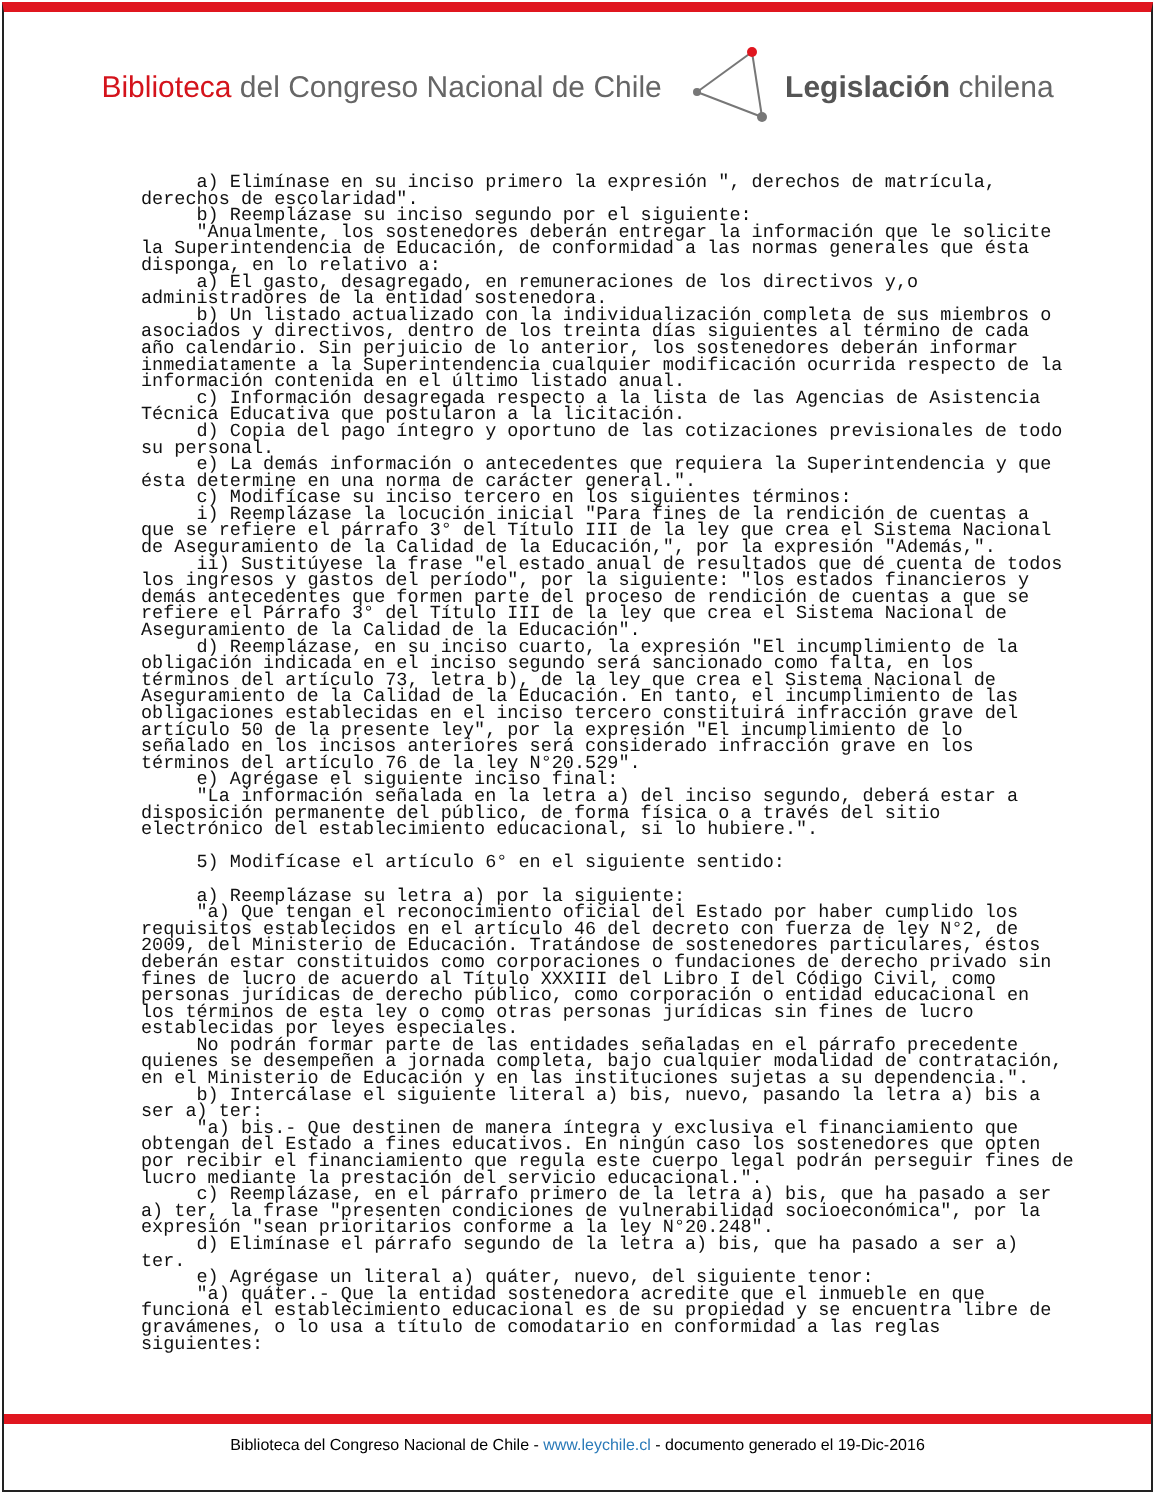Biblioteca del Congreso Nacional de Chile Legislación chilena
a) Elimínase en su inciso primero la expresión ", derechos de matrícula, derechos de escolaridad". b) Reemplázase su inciso segundo por el siguiente: "Anualmente, los sostenedores deberán entregar la información que le solicite la Superintendencia de Educación, de conformidad a las normas generales que ésta disponga, en lo relativo a: a) El gasto, desagregado, en remuneraciones de los directivos y,o administradores de la entidad sostenedora. b) Un listado actualizado con la individualización completa de sus miembros o asociados y directivos, dentro de los treinta días siguientes al término de cada año calendario. Sin perjuicio de lo anterior, los sostenedores deberán informar inmediatamente a la Superintendencia cualquier modificación ocurrida respecto de la información contenida en el último listado anual. c) Información desagregada respecto a la lista de las Agencias de Asistencia Técnica Educativa que postularon a la licitación. d) Copia del pago íntegro y oportuno de las cotizaciones previsionales de todo su personal. e) La demás información o antecedentes que requiera la Superintendencia y que ésta determine en una norma de carácter general.". c) Modifícase su inciso tercero en los siguientes términos: i) Reemplázase la locución inicial "Para fines de la rendición de cuentas a que se refiere el párrafo 3° del Título III de la ley que crea el Sistema Nacional de Aseguramiento de la Calidad de la Educación,", por la expresión "Además,". ii) Sustitúyese la frase "el estado anual de resultados que dé cuenta de todos los ingresos y gastos del período", por la siguiente: "los estados financieros y demás antecedentes que formen parte del proceso de rendición de cuentas a que se refiere el Párrafo 3° del Título III de la ley que crea el Sistema Nacional de Aseguramiento de la Calidad de la Educación". d) Reemplázase, en su inciso cuarto, la expresión "El incumplimiento de la obligación indicada en el inciso segundo será sancionado como falta, en los términos del artículo 73, letra b), de la ley que crea el Sistema Nacional de Aseguramiento de la Calidad de la Educación. En tanto, el incumplimiento de las obligaciones establecidas en el inciso tercero constituirá infracción grave del artículo 50 de la presente ley", por la expresión "El incumplimiento de lo señalado en los incisos anteriores será considerado infracción grave en los términos del artículo 76 de la ley N°20.529". e) Agrégase el siguiente inciso final: "La información señalada en la letra a) del inciso segundo, deberá estar a disposición permanente del público, de forma física o a través del sitio electrónico del establecimiento educacional, si lo hubiere.". 5) Modifícase el artículo 6° en el siguiente sentido: a) Reemplázase su letra a) por la siguiente: "a) Que tengan el reconocimiento oficial del Estado por haber cumplido los requisitos establecidos en el artículo 46 del decreto con fuerza de ley N°2, de 2009, del Ministerio de Educación. Tratándose de sostenedores particulares, éstos deberán estar constituidos como corporaciones o fundaciones de derecho privado sin fines de lucro de acuerdo al Título XXXIII del Libro I del Código Civil, como personas jurídicas de derecho público, como corporación o entidad educacional en los términos de esta ley o como otras personas jurídicas sin fines de lucro establecidas por leyes especiales. No podrán formar parte de las entidades señaladas en el párrafo precedente quienes se desempeñen a jornada completa, bajo cualquier modalidad de contratación, en el Ministerio de Educación y en las instituciones sujetas a su dependencia.". b) Intercálase el siguiente literal a) bis, nuevo, pasando la letra a) bis a ser a) ter: "a) bis.- Que destinen de manera íntegra y exclusiva el financiamiento que obtengan del Estado a fines educativos. En ningún caso los sostenedores que opten por recibir el financiamiento que regula este cuerpo legal podrán perseguir fines de lucro mediante la prestación del servicio educacional.". c) Reemplázase, en el párrafo primero de la letra a) bis, que ha pasado a ser a) ter, la frase "presenten condiciones de vulnerabilidad socioeconómica", por la expresión "sean prioritarios conforme a la ley N°20.248". d) Elimínase el párrafo segundo de la letra a) bis, que ha pasado a ser a) ter. e) Agrégase un literal a) quáter, nuevo, del siguiente tenor: "a) quáter.- Que la entidad sostenedora acredite que el inmueble en que funciona el establecimiento educacional es de su propiedad y se encuentra libre de gravámenes, o lo usa a título de comodatario en conformidad a las reglas siguientes:
Biblioteca del Congreso Nacional de Chile - www.leychile.cl - documento generado el 19-Dic-2016